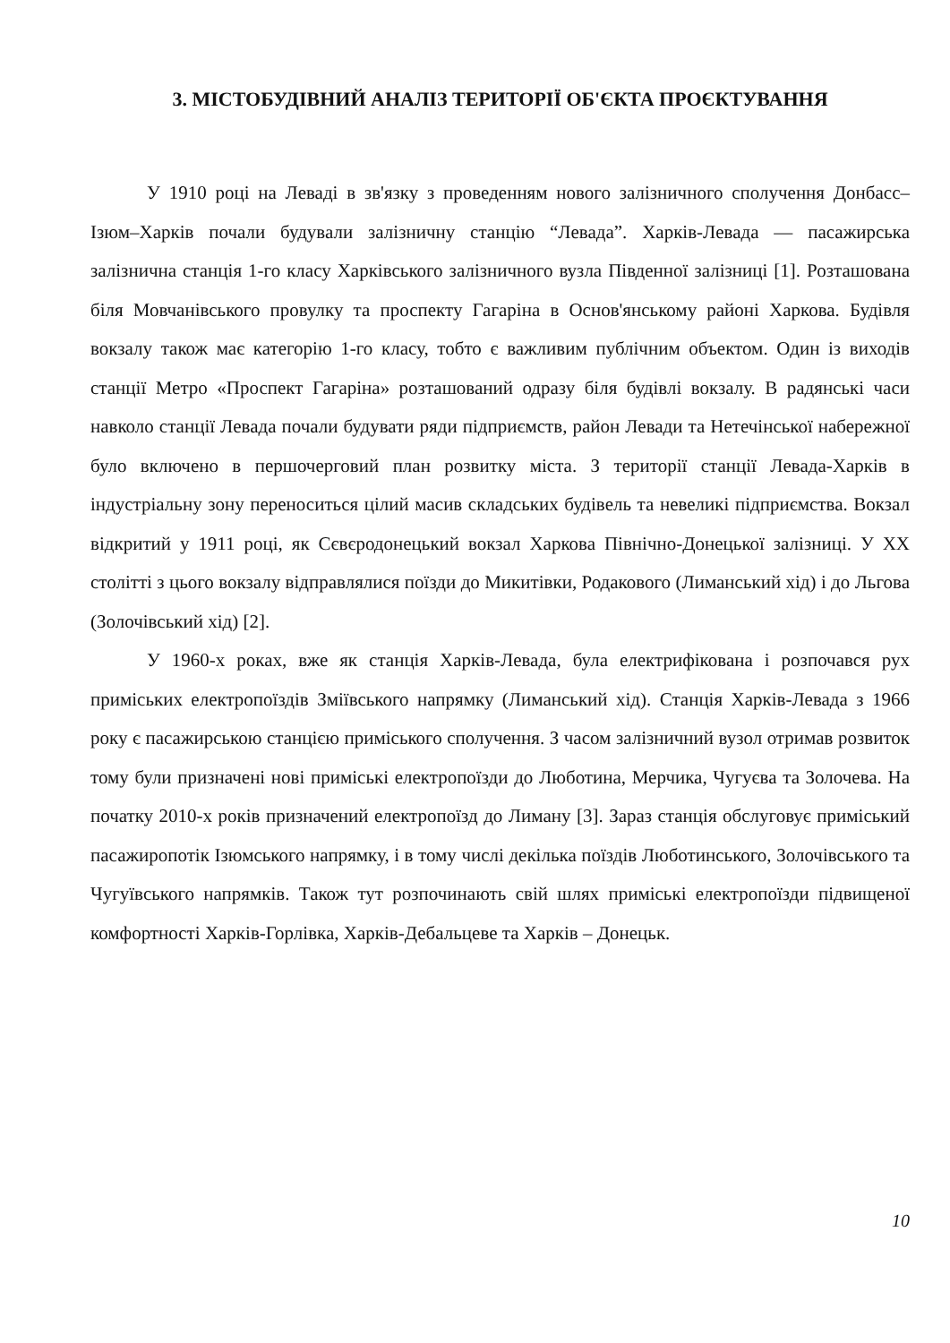3. МІСТОБУДІВНИЙ АНАЛІЗ ТЕРИТОРІЇ ОБ'ЄКТА ПРОЄКТУВАННЯ
У 1910 році на Леваді в зв'язку з проведенням нового залізничного сполучення Донбасс–Ізюм–Харків почали будували залізничну станцію “Левада”. Харків-Левада — пасажирська залізнична станція 1-го класу Харківського залізничного вузла Південної залізниці [1]. Розташована біля Мовчанівського провулку та проспекту Гагаріна в Основ'янському районі Харкова. Будівля вокзалу також має категорію 1-го класу, тобто є важливим публічним объектом. Один із виходів станції Метро «Проспект Гагаріна» розташований одразу біля будівлі вокзалу. В радянські часи навколо станції Левада почали будувати ряди підприємств, район Левади та Нетечінської набережної було включено в першочерговий план розвитку міста. З території станції Левада-Харків в індустріальну зону переноситься цілий масив складських будівель та невеликі підприємства. Вокзал відкритий у 1911 році, як Сєвєродонецький вокзал Харкова Північно-Донецької залізниці. У XX столітті з цього вокзалу відправлялися поїзди до Микитівки, Родакового (Лиманський хід) і до Льгова (Золочівський хід) [2].
У 1960-х роках, вже як станція Харків-Левада, була електрифікована і розпочався рух приміських електропоїздів Зміївського напрямку (Лиманський хід). Станція Харків-Левада з 1966 року є пасажирською станцією приміського сполучення. З часом залізничний вузол отримав розвиток тому були призначені нові приміські електропоїзди до Люботина, Мерчика, Чугуєва та Золочева. На початку 2010-х років призначений електропоїзд до Лиману [3]. Зараз станція обслуговує приміський пасажиропотік Ізюмського напрямку, і в тому числі декілька поїздів Люботинського, Золочівського та Чугуївського напрямків. Також тут розпочинають свій шлях приміські електропоїзди підвищеної комфортності Харків-Горлівка, Харків-Дебальцеве та Харків – Донецьк.
10